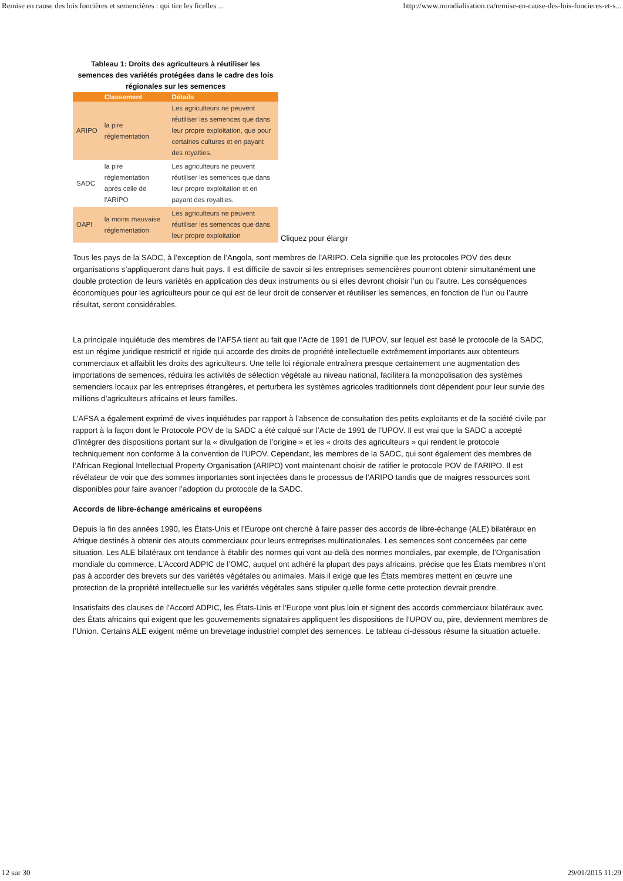Remise en cause des lois foncières et semencières : qui tire les ficelles ... http://www.mondialisation.ca/remise-en-cause-des-lois-foncieres-et-s...
Tableau 1: Droits des agriculteurs à réutiliser les semences des variétés protégées dans le cadre des lois régionales sur les semences
| | Classement | Détails |
| --- | --- | --- |
| ARIPO | la pire réglementation | Les agriculteurs ne peuvent réutiliser les semences que dans leur propre exploitation, que pour certaines cultures et en payant des royalties. |
| SADC | la pire réglementation après celle de l'ARIPO | Les agriculteurs ne peuvent réutiliser les semences que dans leur propre exploitation et en payant des royalties. |
| OAPI | la moins mauvaise réglementation | Les agriculteurs ne peuvent réutiliser les semences que dans leur propre exploitation |
Cliquez pour élargir
Tous les pays de la SADC, à l’exception de l’Angola, sont membres de l’ARIPO. Cela signifie que les protocoles POV des deux organisations s’appliqueront dans huit pays. Il est difficile de savoir si les entreprises semencières pourront obtenir simultanément une double protection de leurs variétés en application des deux instruments ou si elles devront choisir l’un ou l’autre. Les conséquences économiques pour les agriculteurs pour ce qui est de leur droit de conserver et réutiliser les semences, en fonction de l’un ou l’autre résultat, seront considérables.
La principale inquiétude des membres de l’AFSA tient au fait que l’Acte de 1991 de l’UPOV, sur lequel est basé le protocole de la SADC, est un régime juridique restrictif et rigide qui accorde des droits de propriété intellectuelle extrêmement importants aux obtenteurs commerciaux et affaiblit les droits des agriculteurs. Une telle loi régionale entraînera presque certainement une augmentation des importations de semences, réduira les activités de sélection végétale au niveau national, facilitera la monopolisation des systèmes semenciers locaux par les entreprises étrangères, et perturbera les systèmes agricoles traditionnels dont dépendent pour leur survie des millions d’agriculteurs africains et leurs familles.
L’AFSA a également exprimé de vives inquiétudes par rapport à l’absence de consultation des petits exploitants et de la société civile par rapport à la façon dont le Protocole POV de la SADC a été calqué sur l’Acte de 1991 de l’UPOV. Il est vrai que la SADC a accepté d’intégrer des dispositions portant sur la « divulgation de l’origine » et les « droits des agriculteurs » qui rendent le protocole techniquement non conforme à la convention de l’UPOV. Cependant, les membres de la SADC, qui sont également des membres de l’African Regional Intellectual Property Organisation (ARIPO) vont maintenant choisir de ratifier le protocole POV de l’ARIPO. Il est révélateur de voir que des sommes importantes sont injectées dans le processus de l’ARIPO tandis que de maigres ressources sont disponibles pour faire avancer l’adoption du protocole de la SADC.
Accords de libre-échange américains et européens
Depuis la fin des années 1990, les États-Unis et l’Europe ont cherché à faire passer des accords de libre-échange (ALE) bilatéraux en Afrique destinés à obtenir des atouts commerciaux pour leurs entreprises multinationales. Les semences sont concernées par cette situation. Les ALE bilatéraux ont tendance à établir des normes qui vont au-delà des normes mondiales, par exemple, de l’Organisation mondiale du commerce. L’Accord ADPIC de l’OMC, auquel ont adhéré la plupart des pays africains, précise que les États membres n’ont pas à accorder des brevets sur des variétés végétales ou animales. Mais il exige que les États membres mettent en œuvre une protection de la propriété intellectuelle sur les variétés végétales sans stipuler quelle forme cette protection devrait prendre.
Insatisfaits des clauses de l’Accord ADPIC, les États-Unis et l’Europe vont plus loin et signent des accords commerciaux bilatéraux avec des États africains qui exigent que les gouvernements signataires appliquent les dispositions de l’UPOV ou, pire, deviennent membres de l’Union. Certains ALE exigent même un brevetage industriel complet des semences. Le tableau ci-dessous résume la situation actuelle.
12 sur 30 29/01/2015 11:29